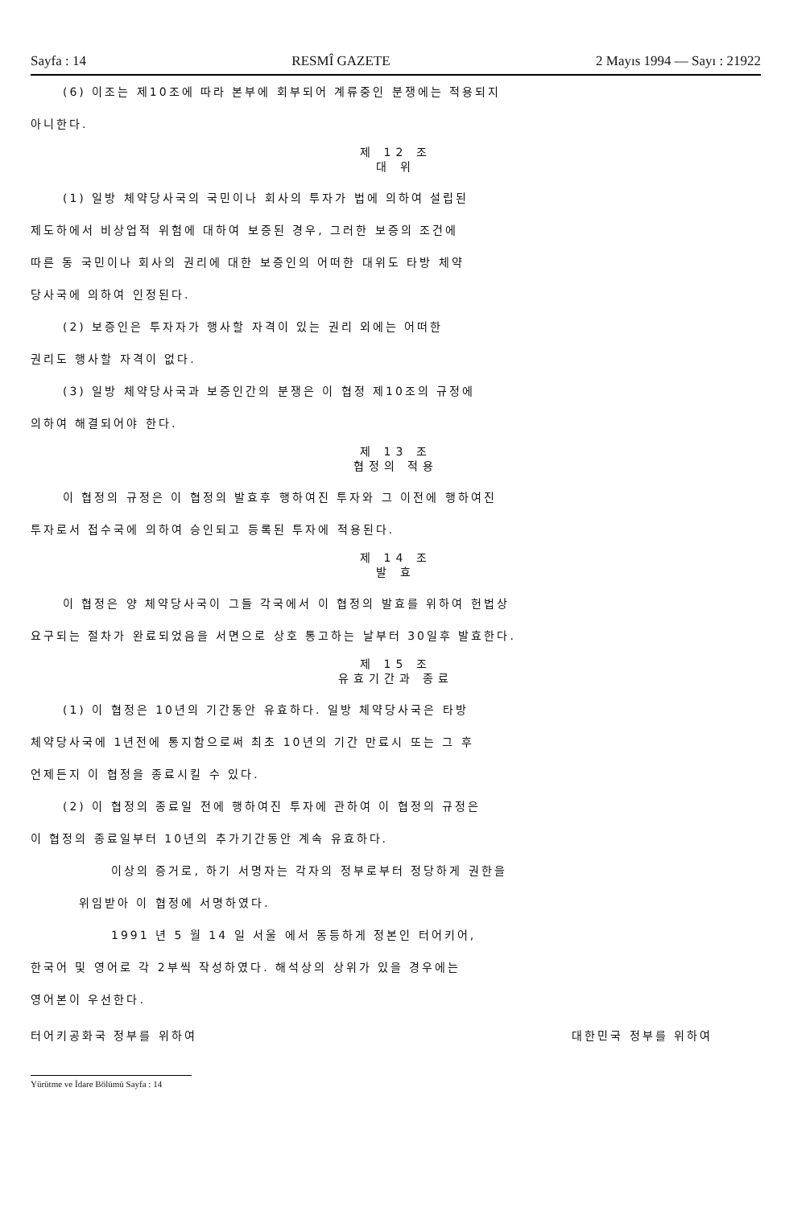Sayfa : 14 RESMÎ GAZETE 2 Mayıs 1994 — Sayı : 21922
(6) 이조는 제10조에 따라 본부에 회부되어 계류중인 분쟁에는 적용되지
아니한다.
제 12 조
대 위
(1) 일방 체약당사국의 국민이나 회사의 투자가 법에 의하여 설립된
제도하에서 비상업적 위험에 대하여 보증된 경우, 그러한 보증의 조건에
따른 동 국민이나 회사의 권리에 대한 보증인의 어떠한 대위도 타방 체약
당사국에 의하여 인정된다.
(2) 보증인은 투자자가 행사할 자격이 있는 권리 외에는 어떠한
권리도 행사할 자격이 없다.
(3) 일방 체약당사국과 보증인간의 분쟁은 이 협정 제10조의 규정에
의하여 해결되어야 한다.
제 13 조
협정의 적용
이 협정의 규정은 이 협정의 발효후 행하여진 투자와 그 이전에 행하여진
투자로서 접수국에 의하여 승인되고 등록된 투자에 적용된다.
제 14 조
발 효
이 협정은 양 체약당사국이 그들 각국에서 이 협정의 발효를 위하여 헌법상
요구되는 절차가 완료되었음을 서면으로 상호 통고하는 날부터 30일후 발효한다.
제 15 조
유효기간과 종료
(1) 이 협정은 10년의 기간동안 유효하다. 일방 체약당사국은 타방
체약당사국에 1년전에 통지함으로써 최초 10년의 기간 만료시 또는 그 후
언제든지 이 협정을 종료시킬 수 있다.
(2) 이 협정의 종료일 전에 행하여진 투자에 관하여 이 협정의 규정은
이 협정의 종료일부터 10년의 추가기간동안 계속 유효하다.
이상의 증거로, 하기 서명자는 각자의 정부로부터 정당하게 권한을
위임받아 이 협정에 서명하였다.
1991 년 5 월 14 일 서울 에서 동등하게 정본인 터어키어,
한국어 및 영어로 각 2부씩 작성하였다. 해석상의 상위가 있을 경우에는
영어본이 우선한다.
터어키공화국 정부를 위하여 대한민국 정부를 위하여
Yürütme ve İdare Bölümü Sayfa : 14